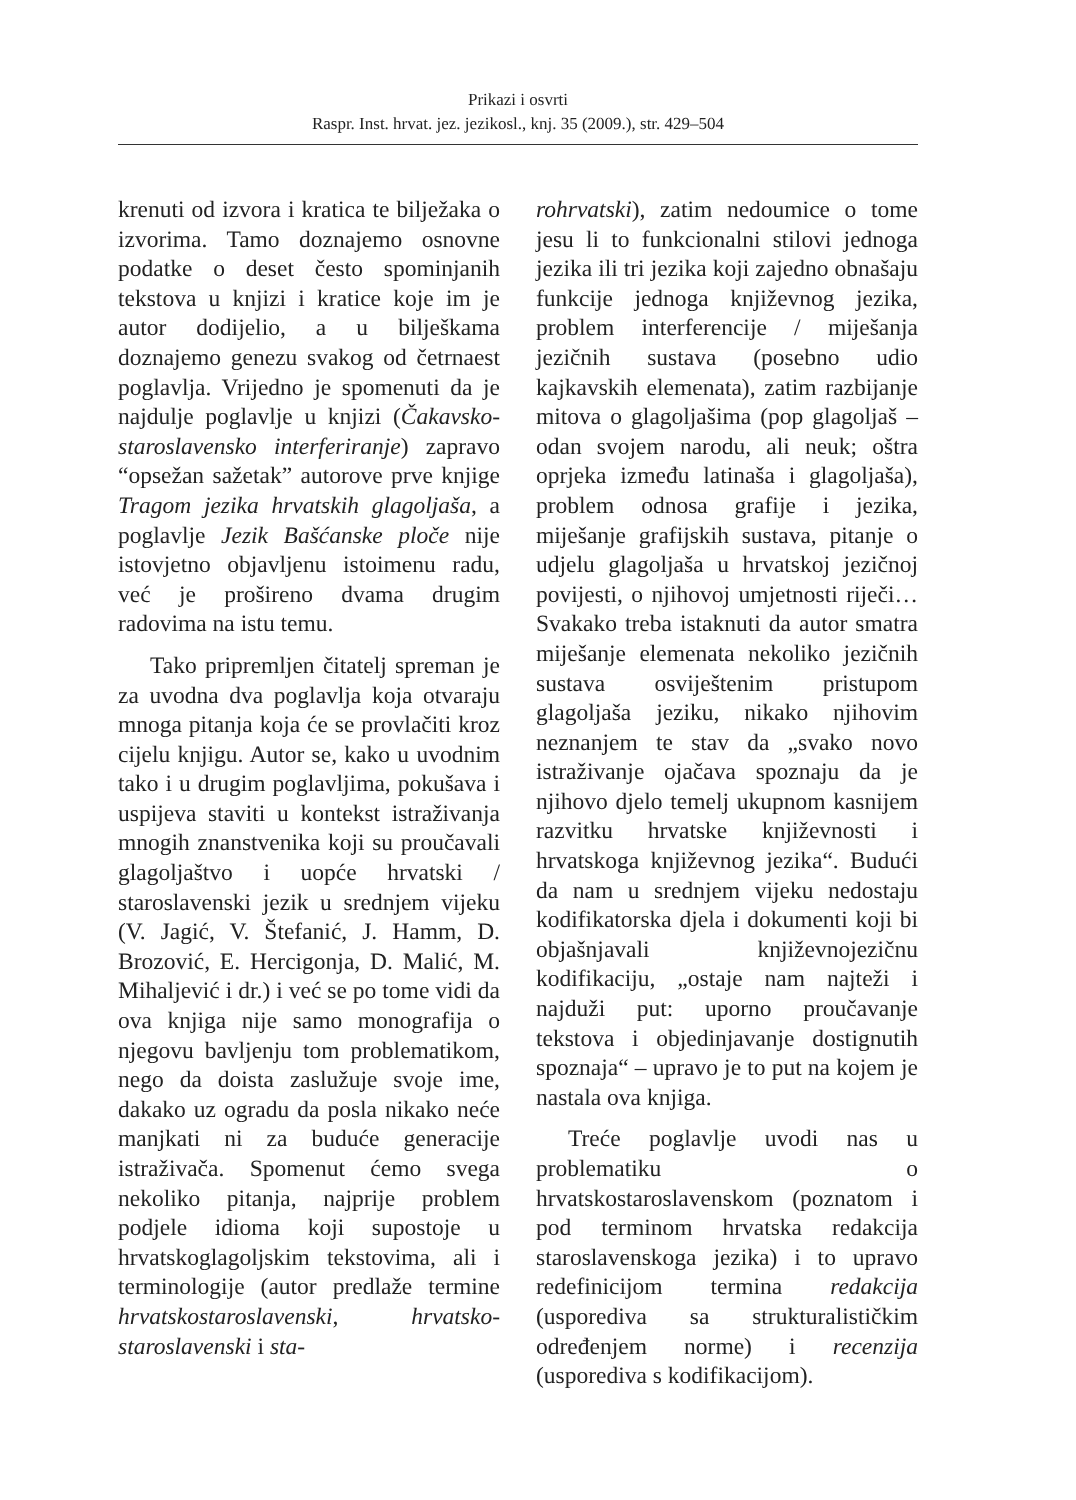Prikazi i osvrti
Raspr. Inst. hrvat. jez. jezikosl., knj. 35 (2009.), str. 429–504
krenuti od izvora i kratica te bilježaka o izvorima. Tamo doznajemo osnovne podatke o deset često spominjanih tekstova u knjizi i kratice koje im je autor dodijelio, a u bilješkama doznajemo genezu svakog od četrnaest poglavlja. Vrijedno je spomenuti da je najdulje poglavlje u knjizi (Čakavsko-staroslavensko interferiranje) zapravo “opsežan sažetak” autorove prve knjige Tragom jezika hrvatskih glagoljaša, a poglavlje Jezik Bašćanske ploče nije istovjetno objavljenu istoimenu radu, već je prošireno dvama drugim radovima na istu temu.
Tako pripremljen čitatelj spreman je za uvodna dva poglavlja koja otvaraju mnoga pitanja koja će se provlačiti kroz cijelu knjigu. Autor se, kako u uvodnim tako i u drugim poglavljima, pokušava i uspijeva staviti u kontekst istraživanja mnogih znanstvenika koji su proučavali glagoljaštvo i uopće hrvatski / staroslavenski jezik u srednjem vijeku (V. Jagić, V. Štefanić, J. Hamm, D. Brozović, E. Hercigonja, D. Malić, M. Mihaljević i dr.) i već se po tome vidi da ova knjiga nije samo monografija o njegovu bavljenju tom problematikom, nego da doista zaslužuje svoje ime, dakako uz ogradu da posla nikako neće manjkati ni za buduće generacije istraživača. Spomenut ćemo svega nekoliko pitanja, najprije problem podjele idioma koji supostoje u hrvatskoglagoljskim tekstovima, ali i terminologije (autor predlaže termine hrvatskostaroslavenski, hrvatsko-staroslavenski i sta-
rohrvatski), zatim nedoumice o tome jesu li to funkcionalni stilovi jednoga jezika ili tri jezika koji zajedno obnašaju funkcije jednoga književnog jezika, problem interferencije / miješanja jezičnih sustava (posebno udio kajkavskih elemenata), zatim razbijanje mitova o glagoljašima (pop glagoljaš – odan svojem narodu, ali neuk; oštra oprjeka između latinaša i glagoljaša), problem odnosa grafije i jezika, miješanje grafijskih sustava, pitanje o udjelu glagoljaša u hrvatskoj jezičnoj povijesti, o njihovoj umjetnosti riječi… Svakako treba istaknuti da autor smatra miješanje elemenata nekoliko jezičnih sustava osviještenim pristupom glagoljaša jeziku, nikako njihovim neznanjem te stav da „svako novo istraživanje ojačava spoznaju da je njihovo djelo temelj ukupnom kasnijem razvitku hrvatske književnosti i hrvatskoga književnog jezika“. Budući da nam u srednjem vijeku nedostaju kodifikatorska djela i dokumenti koji bi objašnjavali književnojezičnu kodifikaciju, „ostaje nam najteži i najduži put: uporno proučavanje tekstova i objedinjavanje dostignutih spoznaja“ – upravo je to put na kojem je nastala ova knjiga.
Treće poglavlje uvodi nas u problematiku o hrvatskostaroslavenskom (poznatom i pod terminom hrvatska redakcija staroslavenskoga jezika) i to upravo redefinicijom termina redakcija (usporediva sa strukturalističkim određenjem norme) i recenzija (usporediva s kodifikacijom).